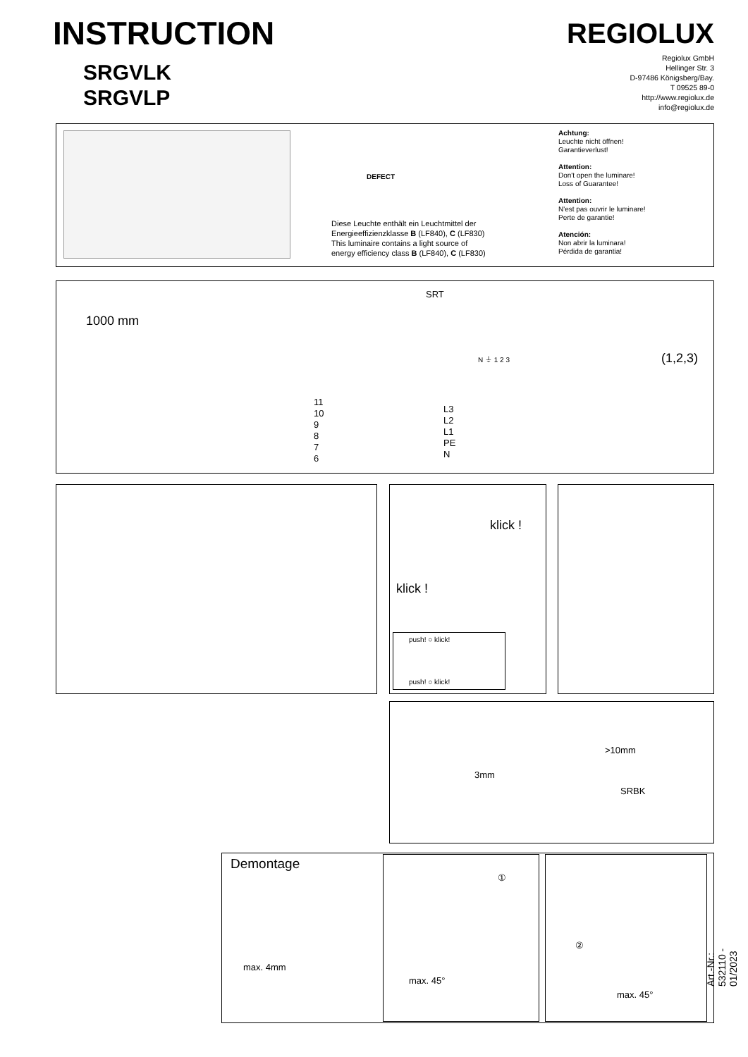INSTRUCTION
SRGVLK
SRGVLP
REGIOLUX
Regiolux GmbH
Hellinger Str. 3
D-97486 Königsberg/Bay.
T 09525 89-0
http://www.regiolux.de
info@regiolux.de
Diese Leuchte enthält ein Leuchtmittel der
Energieeffizienzklasse B (LF840), C (LF830)
This luminaire contains a light source of
energy efficiency class B (LF840), C (LF830)
Achtung:
Leuchte nicht öffnen!
Garantieverlust!
Attention:
Don't open the luminare!
Loss of Guarantee!
Attention:
N'est pas ouvrir le luminare!
Perte de garantie!
Atención:
Non abrir la luminara!
Pérdida de garantia!
DEFECT
1000 mm
SRT
N ⏚ 1 2 3
11
10
9
8
7
6
L3
L2
L1
PE
N
(1,2,3)
klick !
klick !
push! ○ klick!
push! ○ klick!
>10mm
3mm
SRBK
Demontage
max. 4mm
①
max. 45°
②
max. 45° Art.-Nr.: 532110 - 01/2023